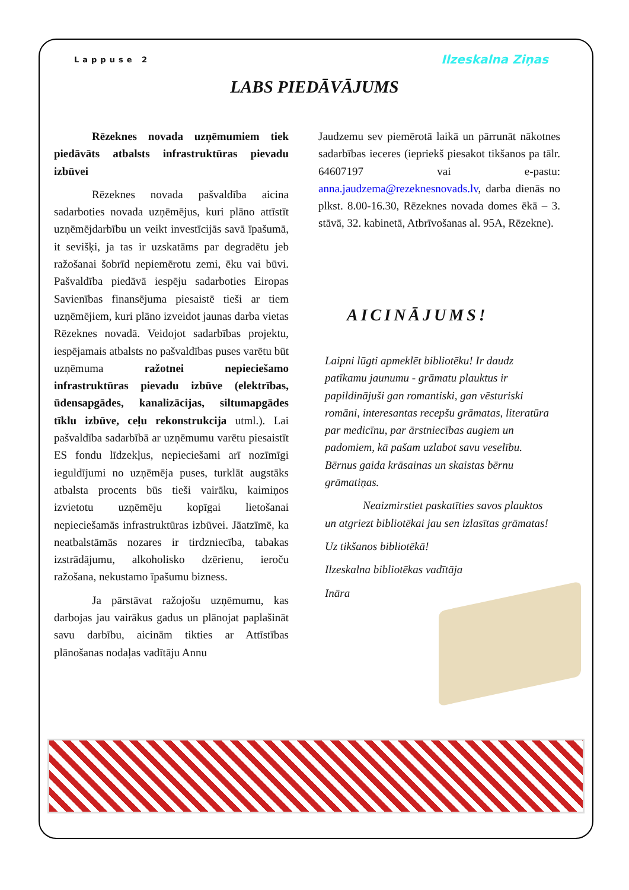Lappuse 2 Ilzeskalna Ziņas
LABS PIEDĀVĀJUMS
Rēzeknes novada uzņēmumiem tiek piedāvāts atbalsts infrastruktūras pievadu izbūvei
Rēzeknes novada pašvaldība aicina sadarboties novada uzņēmējus, kuri plāno attīstīt uzņēmējdarbību un veikt investīcijās savā īpašumā, it sevišķi, ja tas ir uzskatāms par degradētu jeb ražošanai šobrīd nepiemērotu zemi, ēku vai būvi. Pašvaldība piedāvā iespēju sadarboties Eiropas Savienības finansējuma piesaistē tieši ar tiem uzņēmējiem, kuri plāno izveidot jaunas darba vietas Rēzeknes novadā. Veidojot sadarbības projektu, iespējamais atbalsts no pašvaldības puses varētu būt uzņēmuma ražotnei nepieciešamo infrastruktūras pievadu izbūve (elektrības, ūdensapgādes, kanalizācijas, siltumapgādes tīklu izbūve, ceļu rekonstrukcija utml.). Lai pašvaldība sadarbībā ar uzņēmumu varētu piesaistīt ES fondu līdzekļus, nepieciešami arī nozīmīgi ieguldījumi no uzņēmēja puses, turklāt augstāks atbalsta procents būs tieši vairāku, kaimiņos izvietotu uzņēmēju kopīgai lietošanai nepieciešamās infrastruktūras izbūvei. Jāatzīmē, ka neatbalstāmās nozares ir tirdzniecība, tabakas izstrādājumu, alkoholisko dzērienu, ieroču ražošana, nekustamo īpašumu bizness.
Ja pārstāvat ražojošu uzņēmumu, kas darbojas jau vairākus gadus un plānojat paplašināt savu darbību, aicinām tikties ar Attīstības plānošanas nodaļas vadītāju Annu
Jaudzemu sev piemērotā laikā un pārrunāt nākotnes sadarbības ieceres (iepriekš piesakot tikšanos pa tālr. 64607197 vai e-pastu: anna.jaudzema@rezeknesnovads.lv, darba dienās no plkst. 8.00-16.30, Rēzeknes novada domes ēkā – 3. stāvā, 32. kabinetā, Atbrīvošanas al. 95A, Rēzekne).
AICINĀJUMS!
Laipni lūgti apmeklēt bibliotēku! Ir daudz patīkamu jaunumu - grāmatu plauktus ir papildinājuši gan romantiski, gan vēsturiski romāni, interesantas recepšu grāmatas, literatūra par medicīnu, par ārstniecības augiem un padomiem, kā pašam uzlabot savu veselību. Bērnus gaida krāsainas un skaistas bērnu grāmatiņas.
Neaizmirstiet paskatīties savos plauktos un atgriezt bibliotēkai jau sen izlasītas grāmatas!
Uz tikšanos bibliotēkā!
Ilzeskalna bibliotēkas vadītāja
Ināra